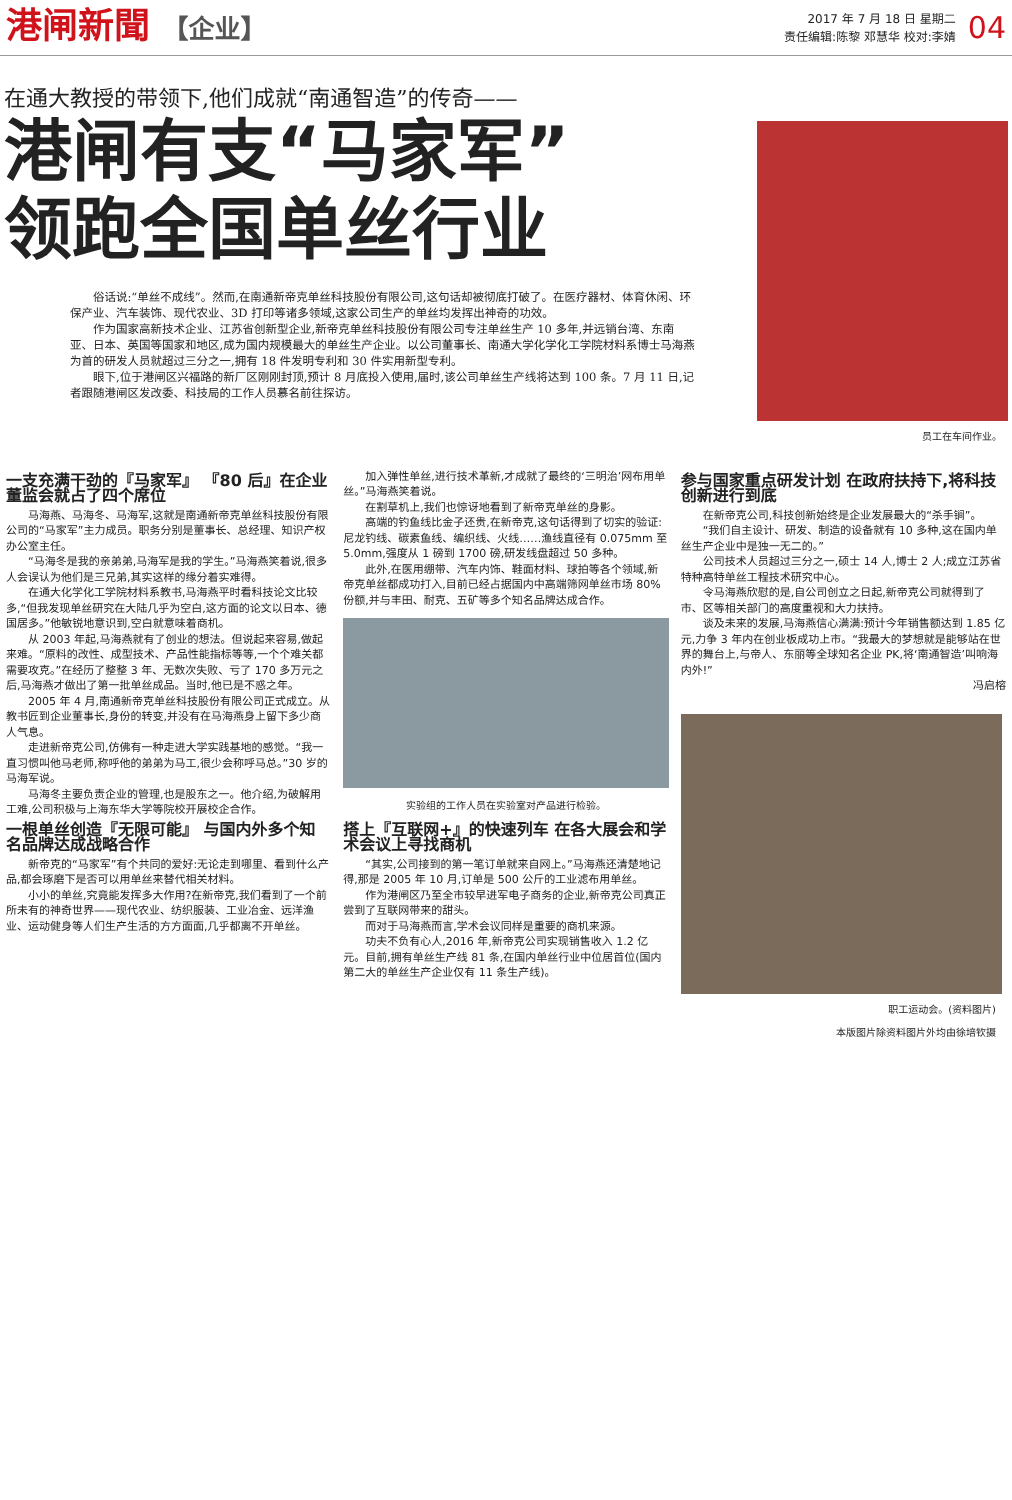港闸新聞 【企业】
2017 年 7 月 18 日 星期二
责任编辑:陈黎 邓慧华 校对:李婧
04
在通大教授的带领下,他们成就“南通智造”的传奇——
港闸有支“马家军”
领跑全国单丝行业
俗话说:“单丝不成线”。然而,在南通新帝克单丝科技股份有限公司,这句话却被彻底打破了。在医疗器材、体育休闲、环保产业、汽车装饰、现代农业、3D 打印等诸多领域,这家公司生产的单丝均发挥出神奇的功效。
作为国家高新技术企业、江苏省创新型企业,新帝克单丝科技股份有限公司专注单丝生产 10 多年,并远销台湾、东南亚、日本、英国等国家和地区,成为国内规模最大的单丝生产企业。以公司董事长、南通大学化学化工学院材料系博士马海燕为首的研发人员就超过三分之一,拥有 18 件发明专利和 30 件实用新型专利。
眼下,位于港闸区兴福路的新厂区刚刚封顶,预计 8 月底投入使用,届时,该公司单丝生产线将达到 100 条。7 月 11 日,记者跟随港闸区发改委、科技局的工作人员慕名前往探访。
员工在车间作业。
一支充满干劲的『马家军』 『80 后』在企业董监会就占了四个席位
马海燕、马海冬、马海军,这就是南通新帝克单丝科技股份有限公司的“马家军”主力成员。职务分别是董事长、总经理、知识产权办公室主任。
“马海冬是我的亲弟弟,马海军是我的学生。”马海燕笑着说,很多人会误认为他们是三兄弟,其实这样的缘分着实难得。
在通大化学化工学院材料系教书,马海燕平时看科技论文比较多,“但我发现单丝研究在大陆几乎为空白,这方面的论文以日本、德国居多。”他敏锐地意识到,空白就意味着商机。
从 2003 年起,马海燕就有了创业的想法。但说起来容易,做起来难。“原料的改性、成型技术、产品性能指标等等,一个个难关都需要攻克。”在经历了整整 3 年、无数次失败、亏了 170 多万元之后,马海燕才做出了第一批单丝成品。当时,他已是不惑之年。
2005 年 4 月,南通新帝克单丝科技股份有限公司正式成立。从教书匠到企业董事长,身份的转变,并没有在马海燕身上留下多少商人气息。
走进新帝克公司,仿佛有一种走进大学实践基地的感觉。“我一直习惯叫他马老师,称呼他的弟弟为马工,很少会称呼马总。”30 岁的马海军说。
马海冬主要负责企业的管理,也是股东之一。他介绍,为破解用工难,公司积极与上海东华大学等院校开展校企合作。
一根单丝创造『无限可能』 与国内外多个知名品牌达成战略合作
新帝克的“马家军”有个共同的爱好:无论走到哪里、看到什么产品,都会琢磨下是否可以用单丝来替代相关材料。
小小的单丝,究竟能发挥多大作用?在新帝克,我们看到了一个前所未有的神奇世界——现代农业、纺织服装、工业冶金、远洋渔业、运动健身等人们生产生活的方方面面,几乎都离不开单丝。
加入弹性单丝,进行技术革新,才成就了最终的‘三明治’网布用单丝。”马海燕笑着说。
在割草机上,我们也惊讶地看到了新帝克单丝的身影。
高端的钓鱼线比金子还贵,在新帝克,这句话得到了切实的验证:尼龙钓线、碳素鱼线、编织线、火线……渔线直径有 0.075mm 至 5.0mm,强度从 1 磅到 1700 磅,研发线盘超过 50 多种。
此外,在医用绷带、汽车内饰、鞋面材料、球拍等各个领域,新帝克单丝都成功打入,目前已经占据国内中高端筛网单丝市场 80%份额,并与丰田、耐克、五矿等多个知名品牌达成合作。
实验组的工作人员在实验室对产品进行检验。
搭上『互联网+』的快速列车 在各大展会和学术会议上寻找商机
“其实,公司接到的第一笔订单就来自网上。”马海燕还清楚地记得,那是 2005 年 10 月,订单是 500 公斤的工业滤布用单丝。
作为港闸区乃至全市较早进军电子商务的企业,新帝克公司真正尝到了互联网带来的甜头。
而对于马海燕而言,学术会议同样是重要的商机来源。
功夫不负有心人,2016 年,新帝克公司实现销售收入 1.2 亿元。目前,拥有单丝生产线 81 条,在国内单丝行业中位居首位(国内第二大的单丝生产企业仅有 11 条生产线)。
参与国家重点研发计划 在政府扶持下,将科技创新进行到底
在新帝克公司,科技创新始终是企业发展最大的“杀手锏”。
“我们自主设计、研发、制造的设备就有 10 多种,这在国内单丝生产企业中是独一无二的。”
公司技术人员超过三分之一,硕士 14 人,博士 2 人;成立江苏省特种高特单丝工程技术研究中心。
令马海燕欣慰的是,自公司创立之日起,新帝克公司就得到了市、区等相关部门的高度重视和大力扶持。
谈及未来的发展,马海燕信心满满:预计今年销售额达到 1.85 亿元,力争 3 年内在创业板成功上市。“我最大的梦想就是能够站在世界的舞台上,与帝人、东丽等全球知名企业 PK,将‘南通智造’叫响海内外!”
冯启榕
职工运动会。(资料图片)
本版图片除资料图片外均由徐培钦摄